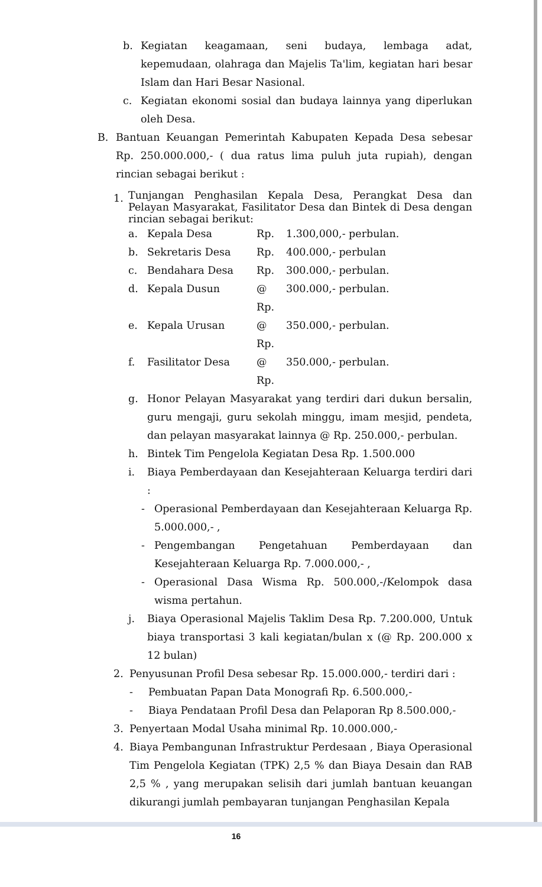b. Kegiatan keagamaan, seni budaya, lembaga adat, kepemudaan, olahraga dan Majelis Ta'lim, kegiatan hari besar Islam dan Hari Besar Nasional.
c. Kegiatan ekonomi sosial dan budaya lainnya yang diperlukan oleh Desa.
B. Bantuan Keuangan Pemerintah Kabupaten Kepada Desa sebesar Rp. 250.000.000,- ( dua ratus lima puluh juta rupiah), dengan rincian sebagai berikut :
1. Tunjangan Penghasilan Kepala Desa, Perangkat Desa dan Pelayan Masyarakat, Fasilitator Desa dan Bintek di Desa dengan rincian sebagai berikut:
| a. | Kepala Desa | Rp. | 1.300,000,- perbulan. |
| b. | Sekretaris Desa | Rp. | 400.000,- perbulan |
| c. | Bendahara Desa | Rp. | 300.000,- perbulan. |
| d. | Kepala Dusun | @ Rp. | 300.000,- perbulan. |
| e. | Kepala Urusan | @ Rp. | 350.000,- perbulan. |
| f. | Fasilitator Desa | @ Rp. | 350.000,- perbulan. |
g. Honor Pelayan Masyarakat yang terdiri dari dukun bersalin, guru mengaji, guru sekolah minggu, imam mesjid, pendeta, dan pelayan masyarakat lainnya @ Rp. 250.000,- perbulan.
h. Bintek Tim Pengelola Kegiatan Desa Rp. 1.500.000
i. Biaya Pemberdayaan dan Kesejahteraan Keluarga terdiri dari :
- Operasional Pemberdayaan dan Kesejahteraan Keluarga Rp. 5.000.000,- ,
- Pengembangan Pengetahuan Pemberdayaan dan Kesejahteraan Keluarga Rp. 7.000.000,- ,
- Operasional Dasa Wisma Rp. 500.000,-/Kelompok dasa wisma pertahun.
j. Biaya Operasional Majelis Taklim Desa Rp. 7.200.000, Untuk biaya transportasi 3 kali kegiatan/bulan x (@ Rp. 200.000 x 12 bulan)
2. Penyusunan Profil Desa sebesar Rp. 15.000.000,- terdiri dari :
- Pembuatan Papan Data Monografi Rp. 6.500.000,-
- Biaya Pendataan Profil Desa dan Pelaporan Rp 8.500.000,-
3. Penyertaan Modal Usaha minimal Rp. 10.000.000,-
4. Biaya Pembangunan Infrastruktur Perdesaan , Biaya Operasional Tim Pengelola Kegiatan (TPK) 2,5 % dan Biaya Desain dan RAB 2,5 % , yang merupakan selisih dari jumlah bantuan keuangan dikurangi jumlah pembayaran tunjangan Penghasilan Kepala
16